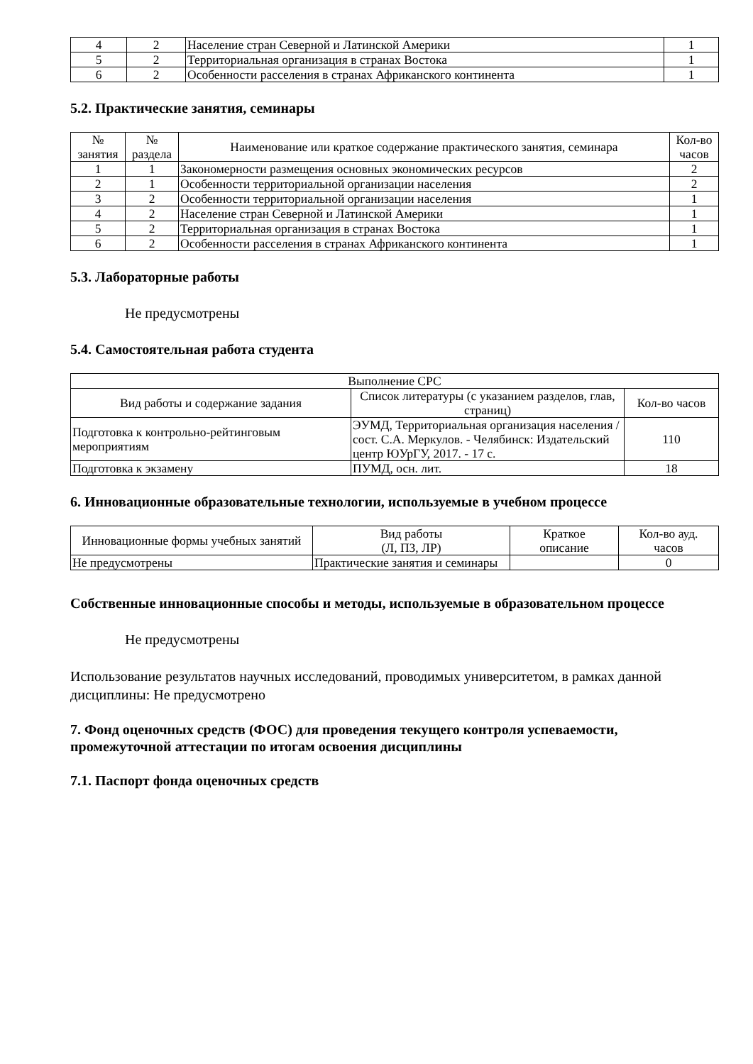| 4 | 2 | Население стран Северной и Латинской Америки | 1 |
| 5 | 2 | Территориальная организация в странах Востока | 1 |
| 6 | 2 | Особенности расселения в странах Африканского континента | 1 |
5.2. Практические занятия, семинары
| № занятия | № раздела | Наименование или краткое содержание практического занятия, семинара | Кол-во часов |
| --- | --- | --- | --- |
| 1 | 1 | Закономерности размещения основных экономических ресурсов | 2 |
| 2 | 1 | Особенности территориальной организации населения | 2 |
| 3 | 2 | Особенности территориальной организации населения | 1 |
| 4 | 2 | Население стран Северной и Латинской Америки | 1 |
| 5 | 2 | Территориальная организация в странах Востока | 1 |
| 6 | 2 | Особенности расселения в странах Африканского континента | 1 |
5.3. Лабораторные работы
Не предусмотрены
5.4. Самостоятельная работа студента
| Выполнение СРС | | |
| --- | --- | --- |
| Вид работы и содержание задания | Список литературы (с указанием разделов, глав, страниц) | Кол-во часов |
| Подготовка к контрольно-рейтинговым мероприятиям | ЭУМД, Территориальная организация населения / сост. С.А. Меркулов. - Челябинск: Издательский центр ЮУрГУ, 2017. - 17 с. | 110 |
| Подготовка к экзамену | ПУМД, осн. лит. | 18 |
6. Инновационные образовательные технологии, используемые в учебном процессе
| Инновационные формы учебных занятий | Вид работы (Л, ПЗ, ЛР) | Краткое описание | Кол-во ауд. часов |
| --- | --- | --- | --- |
| Не предусмотрены | Практические занятия и семинары | | 0 |
Собственные инновационные способы и методы, используемые в образовательном процессе
Не предусмотрены
Использование результатов научных исследований, проводимых университетом, в рамках данной дисциплины: Не предусмотрено
7. Фонд оценочных средств (ФОС) для проведения текущего контроля успеваемости, промежуточной аттестации по итогам освоения дисциплины
7.1. Паспорт фонда оценочных средств